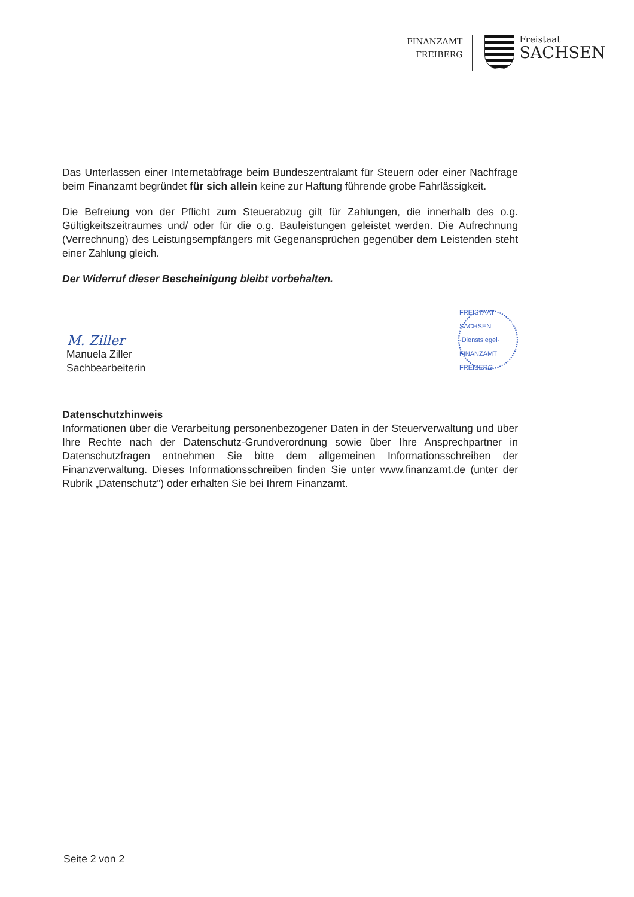FINANZAMT
FREIBERG
Freistaat
SACHSEN
Das Unterlassen einer Internetabfrage beim Bundeszentralamt für Steuern oder einer Nachfrage beim Finanzamt begründet für sich allein keine zur Haftung führende grobe Fahrlässigkeit.
Die Befreiung von der Pflicht zum Steuerabzug gilt für Zahlungen, die innerhalb des o.g. Gültigkeitszeitraumes und/ oder für die o.g. Bauleistungen geleistet werden. Die Aufrechnung (Verrechnung) des Leistungsempfängers mit Gegenansprüchen gegenüber dem Leistenden steht einer Zahlung gleich.
Der Widerruf dieser Bescheinigung bleibt vorbehalten.
M. Ziller
Manuela Ziller
Sachbearbeiterin
FREISTAAT SACHSEN
-Dienstsiegel-
FINANZAMT FREIBERG
Datenschutzhinweis
Informationen über die Verarbeitung personenbezogener Daten in der Steuerverwaltung und über Ihre Rechte nach der Datenschutz-Grundverordnung sowie über Ihre Ansprechpartner in Datenschutzfragen entnehmen Sie bitte dem allgemeinen Informationsschreiben der Finanzverwaltung. Dieses Informationsschreiben finden Sie unter www.finanzamt.de (unter der Rubrik „Datenschutz“) oder erhalten Sie bei Ihrem Finanzamt.
Seite 2 von 2